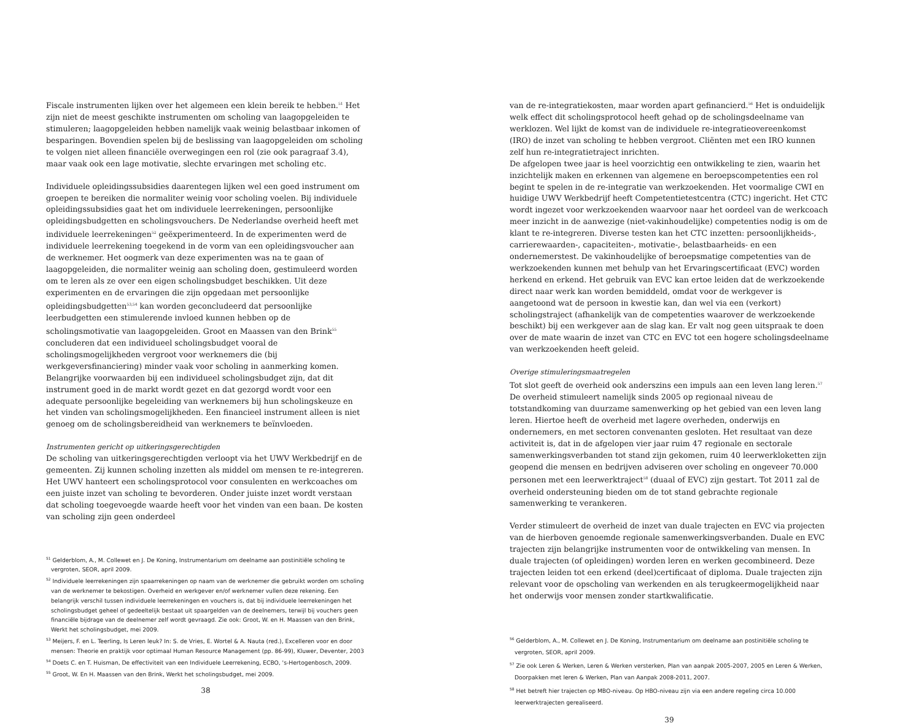Fiscale instrumenten lijken over het algemeen een klein bereik te hebben.<sup>51</sup> Het zijn niet de meest geschikte instrumenten om scholing van laagopgeleiden te stimuleren; laagopgeleiden hebben namelijk vaak weinig belastbaar inkomen of besparingen. Bovendien spelen bij de beslissing van laagopgeleiden om scholing te volgen niet alleen financiële overwegingen een rol (zie ook paragraaf 3.4), maar vaak ook een lage motivatie, slechte ervaringen met scholing etc.
Individuele opleidingssubsidies daarentegen lijken wel een goed instrument om groepen te bereiken die normaliter weinig voor scholing voelen. Bij individuele opleidingssubsidies gaat het om individuele leerrekeningen, persoonlijke opleidingsbudgetten en scholingsvouchers. De Nederlandse overheid heeft met individuele leerrekeningen<sup>52</sup> geëxperimenteerd. In de experimenten werd de individuele leerrekening toegekend in de vorm van een opleidingsvoucher aan de werknemer. Het oogmerk van deze experimenten was na te gaan of laagopgeleiden, die normaliter weinig aan scholing doen, gestimuleerd worden om te leren als ze over een eigen scholingsbudget beschikken. Uit deze experimenten en de ervaringen die zijn opgedaan met persoonlijke opleidingsbudgetten<sup>53,54</sup> kan worden geconcludeerd dat persoonlijke leerbudgetten een stimulerende invloed kunnen hebben op de scholingsmotivatie van laagopgeleiden. Groot en Maassen van den Brink<sup>55</sup> concluderen dat een individueel scholingsbudget vooral de scholingsmogelijkheden vergroot voor werknemers die (bij werkgeversfinanciering) minder vaak voor scholing in aanmerking komen. Belangrijke voorwaarden bij een individueel scholingsbudget zijn, dat dit instrument goed in de markt wordt gezet en dat gezorgd wordt voor een adequate persoonlijke begeleiding van werknemers bij hun scholingskeuze en het vinden van scholingsmogelijkheden. Een financieel instrument alleen is niet genoeg om de scholingsbereidheid van werknemers te beïnvloeden.
Instrumenten gericht op uitkeringsgerechtigden
De scholing van uitkeringsgerechtigden verloopt via het UWV Werkbedrijf en de gemeenten. Zij kunnen scholing inzetten als middel om mensen te re-integreren.
Het UWV hanteert een scholingsprotocol voor consulenten en werkcoaches om een juiste inzet van scholing te bevorderen. Onder juiste inzet wordt verstaan dat scholing toegevoegde waarde heeft voor het vinden van een baan. De kosten van scholing zijn geen onderdeel
<sup>51</sup> Gelderblom, A., M. Collewet en J. De Koning, Instrumentarium om deelname aan postinitiële scholing te vergroten, SEOR, april 2009.
<sup>52</sup> Individuele leerrekeningen zijn spaarrekeningen op naam van de werknemer die gebruikt worden om scholing van de werknemer te bekostigen. Overheid en werkgever en/of werknemer vullen deze rekening. Een belangrijk verschil tussen individuele leerrekeningen en vouchers is, dat bij individuele leerrekeningen het scholingsbudget geheel of gedeeltelijk bestaat uit spaargelden van de deelnemers, terwijl bij vouchers geen financiële bijdrage van de deelnemer zelf wordt gevraagd. Zie ook: Groot, W. en H. Maassen van den Brink, Werkt het scholingsbudget, mei 2009.
<sup>53</sup> Meijers, F. en L. Teerling, Is Leren leuk? In: S. de Vries, E. Wortel & A. Nauta (red.), Excelleren voor en door mensen: Theorie en praktijk voor optimaal Human Resource Management (pp. 86-99), Kluwer, Deventer, 2003
<sup>54</sup> Doets C. en T. Huisman, De effectiviteit van een Individuele Leerrekening, ECBO, 's-Hertogenbosch, 2009.
<sup>55</sup> Groot, W. En H. Maassen van den Brink, Werkt het scholingsbudget, mei 2009.
38
van de re-integratiekosten, maar worden apart gefinancierd.<sup>56</sup> Het is onduidelijk welk effect dit scholingsprotocol heeft gehad op de scholingsdeelname van werklozen. Wel lijkt de komst van de individuele re-integratieovereenkomst (IRO) de inzet van scholing te hebben vergroot. Cliënten met een IRO kunnen zelf hun re-integratietraject inrichten.
De afgelopen twee jaar is heel voorzichtig een ontwikkeling te zien, waarin het inzichtelijk maken en erkennen van algemene en beroepscompetenties een rol begint te spelen in de re-integratie van werkzoekenden. Het voormalige CWI en huidige UWV Werkbedrijf heeft Competentietestcentra (CTC) ingericht. Het CTC wordt ingezet voor werkzoekenden waarvoor naar het oordeel van de werkcoach meer inzicht in de aanwezige (niet-vakinhoudelijke) competenties nodig is om de klant te re-integreren. Diverse testen kan het CTC inzetten: persoonlijkheids-, carrierewaarden-, capaciteiten-, motivatie-, belastbaarheids- en een ondernemerstest. De vakinhoudelijke of beroepsmatige competenties van de werkzoekenden kunnen met behulp van het Ervaringscertificaat (EVC) worden herkend en erkend. Het gebruik van EVC kan ertoe leiden dat de werkzoekende direct naar werk kan worden bemiddeld, omdat voor de werkgever is aangetoond wat de persoon in kwestie kan, dan wel via een (verkort) scholingstraject (afhankelijk van de competenties waarover de werkzoekende beschikt) bij een werkgever aan de slag kan. Er valt nog geen uitspraak te doen over de mate waarin de inzet van CTC en EVC tot een hogere scholingsdeelname van werkzoekenden heeft geleid.
Overige stimuleringsmaatregelen
Tot slot geeft de overheid ook anderszins een impuls aan een leven lang leren.<sup>57</sup> De overheid stimuleert namelijk sinds 2005 op regionaal niveau de totstandkoming van duurzame samenwerking op het gebied van een leven lang leren. Hiertoe heeft de overheid met lagere overheden, onderwijs en ondernemers, en met sectoren convenanten gesloten. Het resultaat van deze activiteit is, dat in de afgelopen vier jaar ruim 47 regionale en sectorale samenwerkingsverbanden tot stand zijn gekomen, ruim 40 leerwerkloketten zijn geopend die mensen en bedrijven adviseren over scholing en ongeveer 70.000 personen met een leerwerktraject<sup>58</sup> (duaal of EVC) zijn gestart. Tot 2011 zal de overheid ondersteuning bieden om de tot stand gebrachte regionale samenwerking te verankeren.
Verder stimuleert de overheid de inzet van duale trajecten en EVC via projecten van de hierboven genoemde regionale samenwerkingsverbanden. Duale en EVC trajecten zijn belangrijke instrumenten voor de ontwikkeling van mensen. In duale trajecten (of opleidingen) worden leren en werken gecombineerd. Deze trajecten leiden tot een erkend (deel)certificaat of diploma. Duale trajecten zijn relevant voor de opscholing van werkenden en als terugkeermogelijkheid naar het onderwijs voor mensen zonder startkwalificatie.
<sup>56</sup> Gelderblom, A., M. Collewet en J. De Koning, Instrumentarium om deelname aan postinitiële scholing te vergroten, SEOR, april 2009.
<sup>57</sup> Zie ook Leren & Werken, Leren & Werken versterken, Plan van aanpak 2005-2007, 2005 en Leren & Werken, Doorpakken met leren & Werken, Plan van Aanpak 2008-2011, 2007.
<sup>58</sup> Het betreft hier trajecten op MBO-niveau. Op HBO-niveau zijn via een andere regeling circa 10.000 leerwerktrajecten gerealiseerd.
39